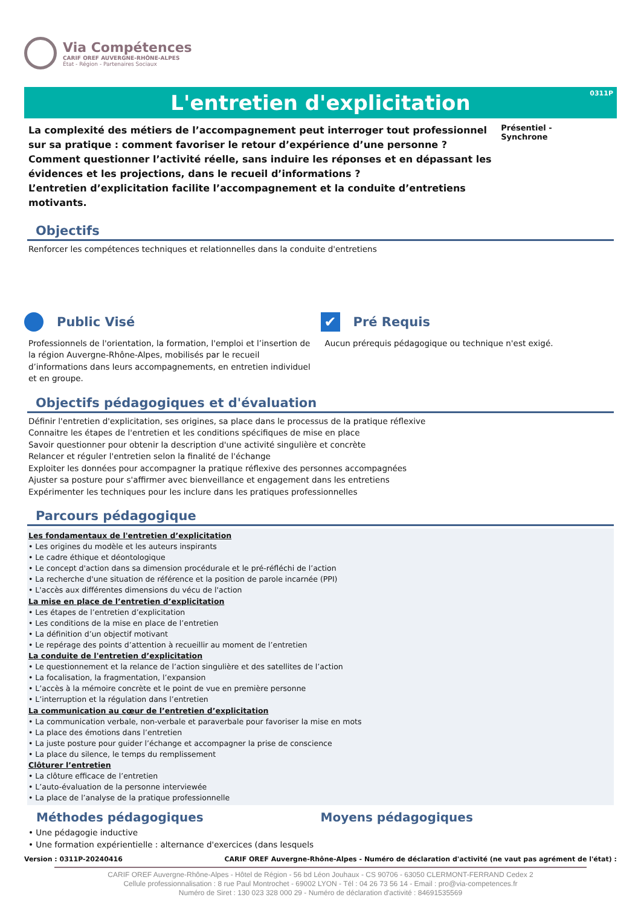Via Compétences
CARIF OREF AUVERGNE-RHÔNE-ALPES
État - Région - Partenaires Sociaux
L'entretien d'explicitation
0311P
La complexité des métiers de l’accompagnement peut interroger tout professionnel sur sa pratique : comment favoriser le retour d’expérience d’une personne ? Comment questionner l’activité réelle, sans induire les réponses et en dépassant les évidences et les projections, dans le recueil d’informations ?
L’entretien d’explicitation facilite l’accompagnement et la conduite d’entretiens motivants.
Présentiel - Synchrone
Objectifs
Renforcer les compétences techniques et relationnelles dans la conduite d'entretiens
Public Visé
Professionnels de l'orientation, la formation, l'emploi et l’insertion de la région Auvergne-Rhône-Alpes, mobilisés par le recueil d’informations dans leurs accompagnements, en entretien individuel et en groupe.
✔ Pré Requis
Aucun prérequis pédagogique ou technique n'est exigé.
Objectifs pédagogiques et d'évaluation
Définir l'entretien d'explicitation, ses origines, sa place dans le processus de la pratique réflexive
Connaitre les étapes de l'entretien et les conditions spécifiques de mise en place
Savoir questionner pour obtenir la description d'une activité singulière et concrète
Relancer et réguler l'entretien selon la finalité de l'échange
Exploiter les données pour accompagner la pratique réflexive des personnes accompagnées
Ajuster sa posture pour s'affirmer avec bienveillance et engagement dans les entretiens
Expérimenter les techniques pour les inclure dans les pratiques professionnelles
Parcours pédagogique
Les fondamentaux de l'entretien d’explicitation
• Les origines du modèle et les auteurs inspirants
• Le cadre éthique et déontologique
• Le concept d'action dans sa dimension procédurale et le pré-réfléchi de l’action
• La recherche d'une situation de référence et la position de parole incarnée (PPI)
• L'accès aux différentes dimensions du vécu de l'action
La mise en place de l’entretien d’explicitation
• Les étapes de l’entretien d’explicitation
• Les conditions de la mise en place de l’entretien
• La définition d’un objectif motivant
• Le repérage des points d’attention à recueillir au moment de l’entretien
La conduite de l'entretien d’explicitation
• Le questionnement et la relance de l’action singulière et des satellites de l’action
• La focalisation, la fragmentation, l’expansion
• L’accès à la mémoire concrète et le point de vue en première personne
• L’interruption et la régulation dans l’entretien
La communication au cœur de l’entretien d’explicitation
• La communication verbale, non-verbale et paraverbale pour favoriser la mise en mots
• La place des émotions dans l’entretien
• La juste posture pour guider l’échange et accompagner la prise de conscience
• La place du silence, le temps du remplissement
Clôturer l’entretien
• La clôture efficace de l’entretien
• L’auto-évaluation de la personne interviewée
• La place de l’analyse de la pratique professionnelle
Méthodes pédagogiques Moyens pédagogiques
• Une pédagogie inductive
• Une formation expérientielle : alternance d'exercices (dans lesquels
Version : 0311P-20240416 CARIF OREF Auvergne-Rhône-Alpes - Numéro de déclaration d'activité (ne vaut pas agrément de l'état) :
CARIF OREF Auvergne-Rhône-Alpes - Hôtel de Région - 56 bd Léon Jouhaux - CS 90706 - 63050 CLERMONT-FERRAND Cedex 2
Cellule professionnalisation : 8 rue Paul Montrochet - 69002 LYON - Tél : 04 26 73 56 14 - Email : pro@via-competences.fr
Numéro de Siret : 130 023 328 000 29 - Numéro de déclaration d'activité : 84691535569